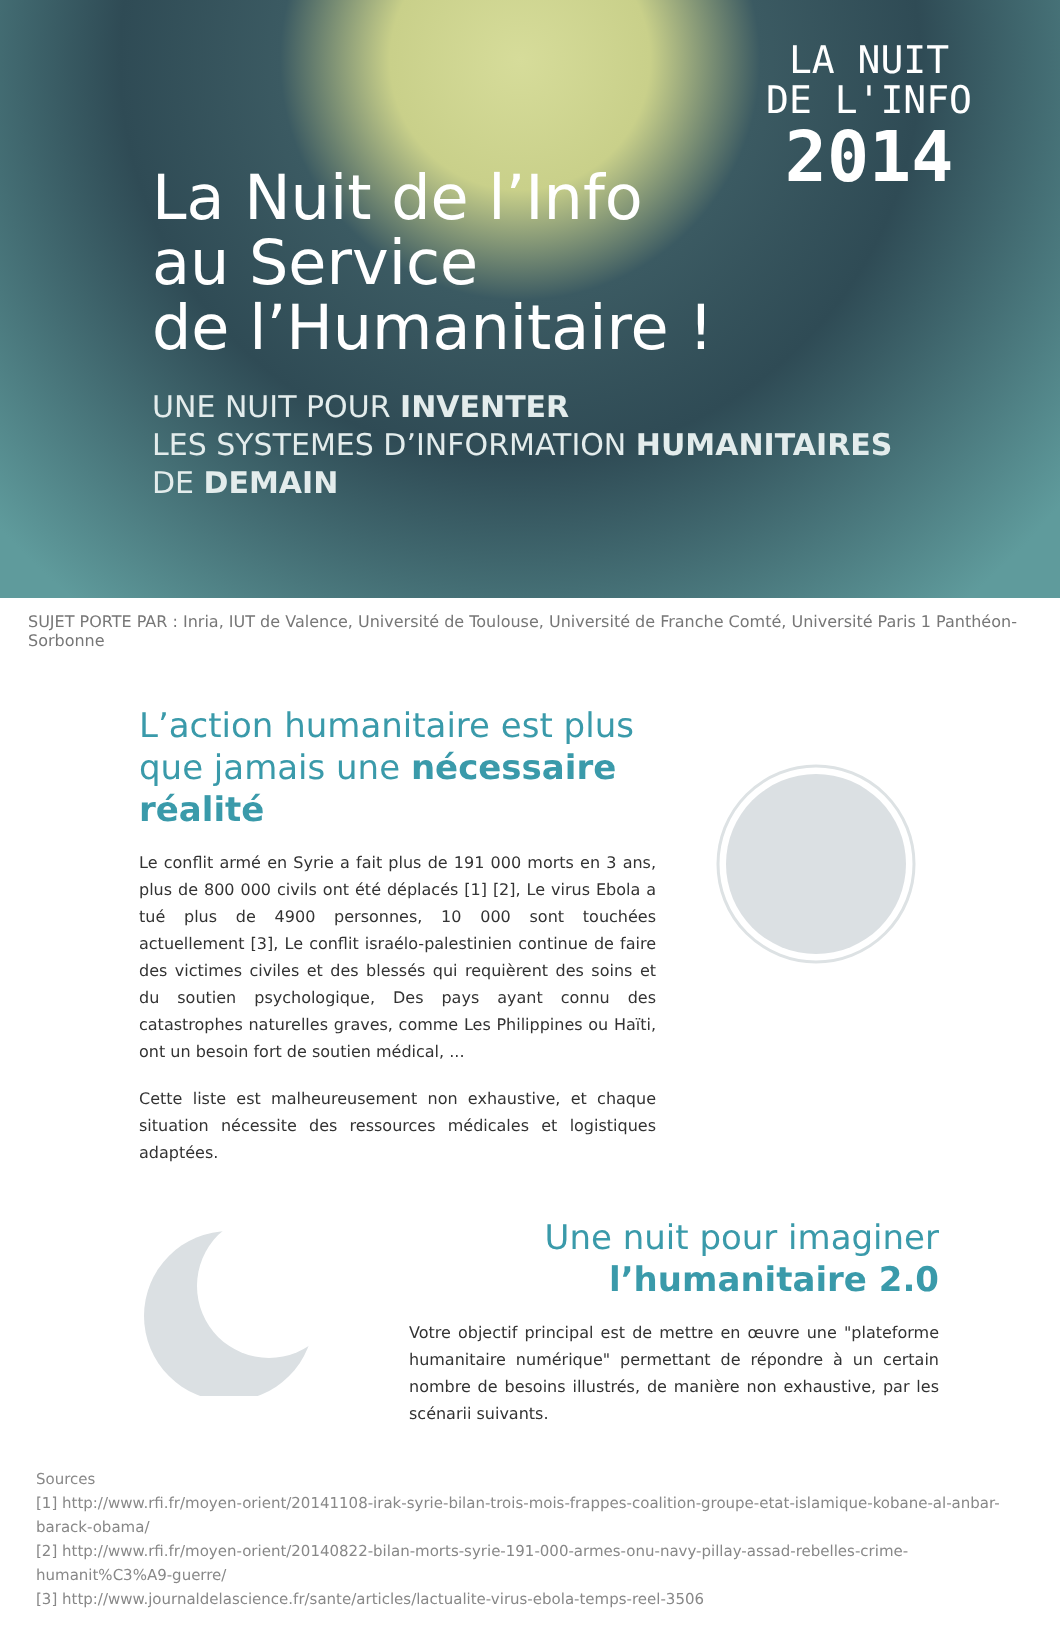LA NUIT
DE L'INFO
2014
La Nuit de l’Info
au Service
de l’Humanitaire !
UNE NUIT POUR INVENTER
LES SYSTEMES D’INFORMATION HUMANITAIRES
DE DEMAIN
SUJET PORTE PAR : Inria, IUT de Valence, Université de Toulouse, Université de Franche Comté, Université Paris 1 Panthéon-Sorbonne
L’action humanitaire est plus que jamais une nécessaire réalité
Le conflit armé en Syrie a fait plus de 191 000 morts en 3 ans, plus de 800 000 civils ont été déplacés [1] [2], Le virus Ebola a tué plus de 4900 personnes, 10 000 sont touchées actuellement [3], Le conflit israélo-palestinien continue de faire des victimes civiles et des blessés qui requièrent des soins et du soutien psychologique, Des pays ayant connu des catastrophes naturelles graves, comme Les Philippines ou Haïti, ont un besoin fort de soutien médical, ...
Cette liste est malheureusement non exhaustive, et chaque situation nécessite des ressources médicales et logistiques adaptées.
Une nuit pour imaginer
l’humanitaire 2.0
Votre objectif principal est de mettre en œuvre une "plateforme humanitaire numérique" permettant de répondre à un certain nombre de besoins illustrés, de manière non exhaustive, par les scénarii suivants.
Sources
[1] http://www.rfi.fr/moyen-orient/20141108-irak-syrie-bilan-trois-mois-frappes-coalition-groupe-etat-islamique-kobane-al-anbar-barack-obama/
[2] http://www.rfi.fr/moyen-orient/20140822-bilan-morts-syrie-191-000-armes-onu-navy-pillay-assad-rebelles-crime-humanit%C3%A9-guerre/
[3] http://www.journaldelascience.fr/sante/articles/lactualite-virus-ebola-temps-reel-3506